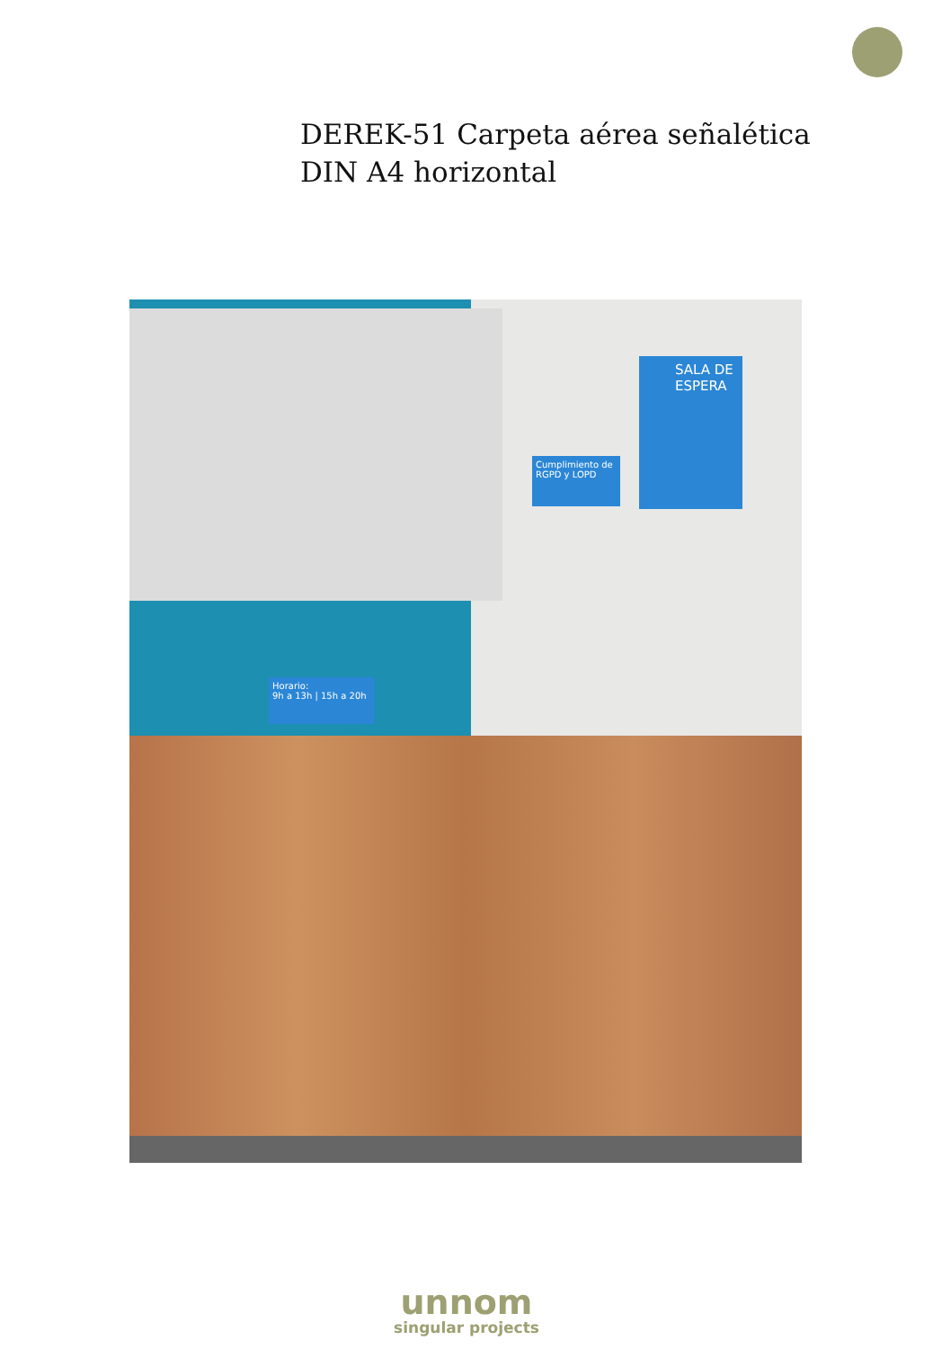DEREK-51 Carpeta aérea señalética
DIN A4 horizontal
SALA DE ESPERA
Cumplimiento de RGPD y LOPD
Horario:
9h a 13h | 15h a 20h
unnom
singular projects